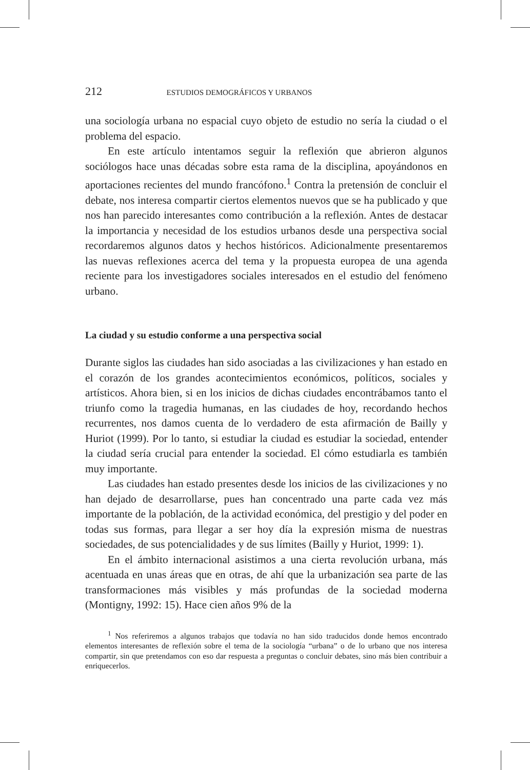212 ESTUDIOS DEMOGRÁFICOS Y URBANOS
una sociología urbana no espacial cuyo objeto de estudio no sería la ciudad o el problema del espacio.
En este artículo intentamos seguir la reflexión que abrieron algunos sociólogos hace unas décadas sobre esta rama de la disciplina, apoyándonos en aportaciones recientes del mundo francófono.<sup>1</sup> Contra la pretensión de concluir el debate, nos interesa compartir ciertos elementos nuevos que se ha publicado y que nos han parecido interesantes como contribución a la reflexión. Antes de destacar la importancia y necesidad de los estudios urbanos desde una perspectiva social recordaremos algunos datos y hechos históricos. Adicionalmente presentaremos las nuevas reflexiones acerca del tema y la propuesta europea de una agenda reciente para los investigadores sociales interesados en el estudio del fenómeno urbano.
La ciudad y su estudio conforme a una perspectiva social
Durante siglos las ciudades han sido asociadas a las civilizaciones y han estado en el corazón de los grandes acontecimientos económicos, políticos, sociales y artísticos. Ahora bien, si en los inicios de dichas ciudades encontrábamos tanto el triunfo como la tragedia humanas, en las ciudades de hoy, recordando hechos recurrentes, nos damos cuenta de lo verdadero de esta afirmación de Bailly y Huriot (1999). Por lo tanto, si estudiar la ciudad es estudiar la sociedad, entender la ciudad sería crucial para entender la sociedad. El cómo estudiarla es también muy importante.
Las ciudades han estado presentes desde los inicios de las civilizaciones y no han dejado de desarrollarse, pues han concentrado una parte cada vez más importante de la población, de la actividad económica, del prestigio y del poder en todas sus formas, para llegar a ser hoy día la expresión misma de nuestras sociedades, de sus potencialidades y de sus límites (Bailly y Huriot, 1999: 1).
En el ámbito internacional asistimos a una cierta revolución urbana, más acentuada en unas áreas que en otras, de ahí que la urbanización sea parte de las transformaciones más visibles y más profundas de la sociedad moderna (Montigny, 1992: 15). Hace cien años 9% de la
<sup>1</sup> Nos referiremos a algunos trabajos que todavía no han sido traducidos donde hemos encontrado elementos interesantes de reflexión sobre el tema de la sociología “urbana” o de lo urbano que nos interesa compartir, sin que pretendamos con eso dar respuesta a preguntas o concluir debates, sino más bien contribuir a enriquecerlos.